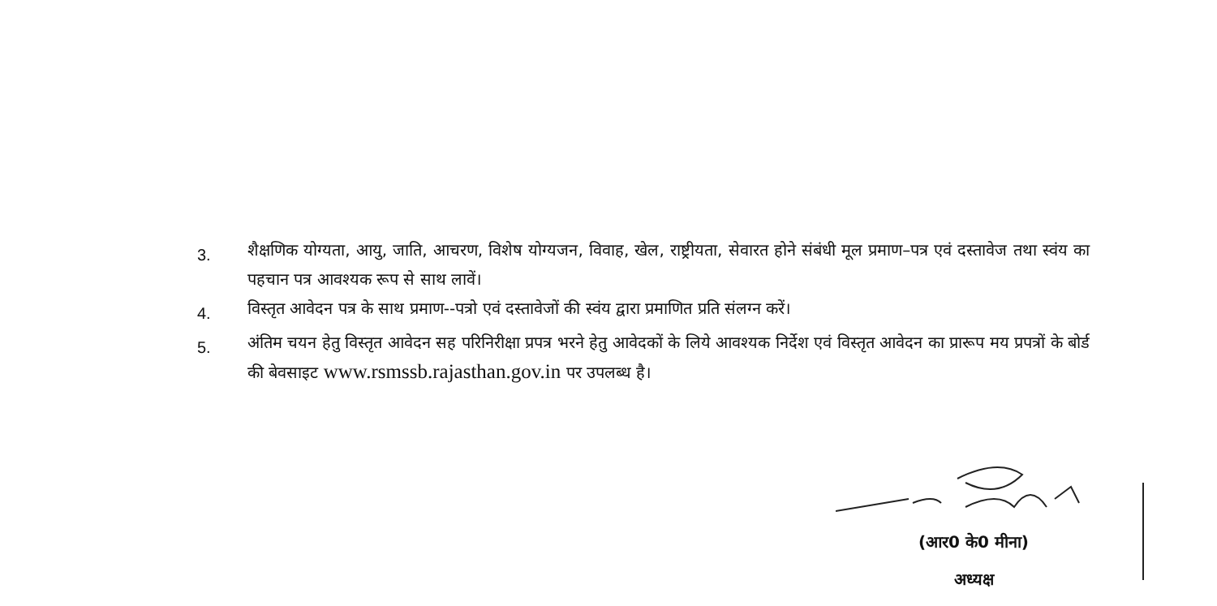3.
शैक्षणिक योग्यता, आयु, जाति, आचरण, विशेष योग्यजन, विवाह, खेल, राष्ट्रीयता, सेवारत होने संबंधी मूल प्रमाण–पत्र एवं दस्तावेज तथा स्वंय का पहचान पत्र आवश्यक रूप से साथ लावें।
4.
विस्तृत आवेदन पत्र के साथ प्रमाण--पत्रो एवं दस्तावेजों की स्वंय द्वारा प्रमाणित प्रति संलग्न करें।
5.
अंतिम चयन हेतु विस्तृत आवेदन सह परिनिरीक्षा प्रपत्र भरने हेतु आवेदकों के लिये आवश्यक निर्देश एवं विस्तृत आवेदन का प्रारूप मय प्रपत्रों के बोर्ड की बेवसाइट www.rsmssb.rajasthan.gov.in पर उपलब्ध है।
(आर0 के0 मीना)
अध्यक्ष